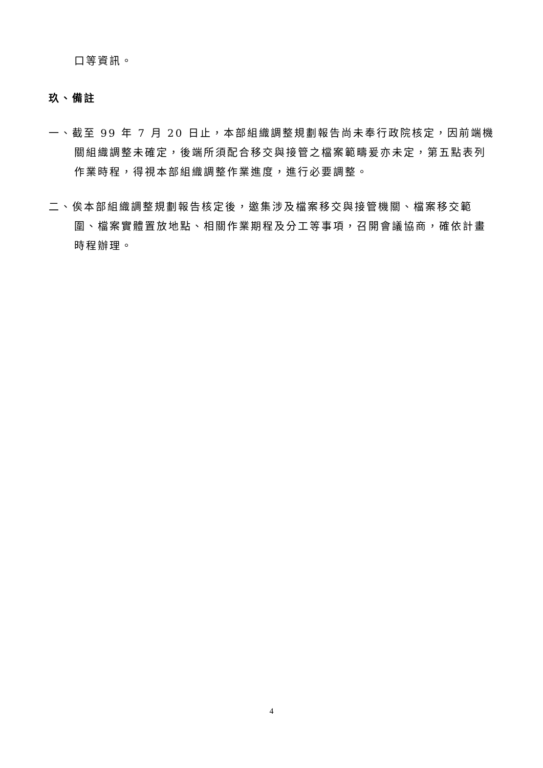口等資訊。
玖、備註
一、截至 99 年 7 月 20 日止，本部組織調整規劃報告尚未奉行政院核定，因前端機關組織調整未確定，後端所須配合移交與接管之檔案範疇爰亦未定，第五點表列作業時程，得視本部組織調整作業進度，進行必要調整。
二、俟本部組織調整規劃報告核定後，邀集涉及檔案移交與接管機關、檔案移交範圍、檔案實體置放地點、相關作業期程及分工等事項，召開會議協商，確依計畫時程辦理。
4